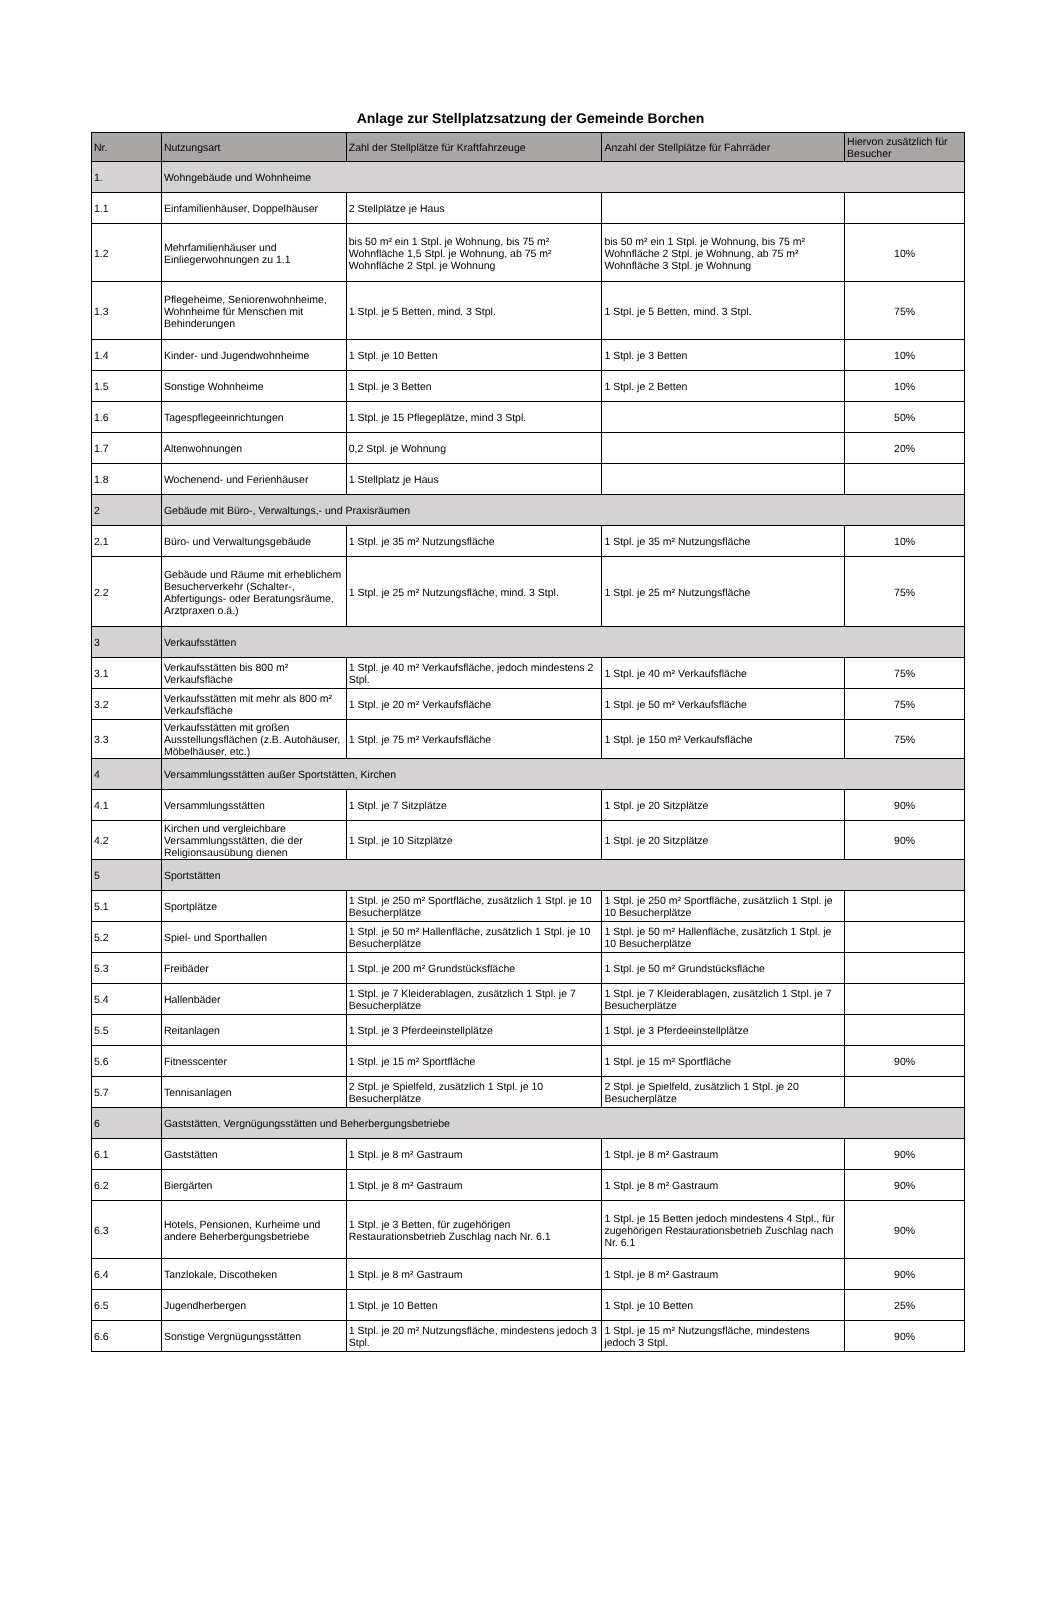Anlage zur Stellplatzsatzung der Gemeinde Borchen
| Nr. | Nutzungsart | Zahl der Stellplätze für Kraftfahrzeuge | Anzahl der Stellplätze für Fahrräder | Hiervon zusätzlich für Besucher |
| --- | --- | --- | --- | --- |
| 1. | Wohngebäude und Wohnheime | | | |
| 1.1 | Einfamilienhäuser, Doppelhäuser | 2 Stellplätze je Haus | | |
| 1.2 | Mehrfamilienhäuser und Einliegerwohnungen zu 1.1 | bis 50 m² ein 1 Stpl. je Wohnung, bis 75 m² Wohnfläche 1,5 Stpl. je Wohnung, ab 75 m² Wohnfläche 2 Stpl. je Wohnung | bis 50 m² ein 1 Stpl. je Wohnung, bis 75 m² Wohnfläche 2 Stpl. je Wohnung, ab 75 m² Wohnfläche 3 Stpl. je Wohnung | 10% |
| 1.3 | Pflegeheime, Seniorenwohnheime, Wohnheime für Menschen mit Behinderungen | 1 Stpl. je 5 Betten, mind. 3 Stpl. | 1 Stpl. je 5 Betten, mind. 3 Stpl. | 75% |
| 1.4 | Kinder- und Jugendwohnheime | 1 Stpl. je 10 Betten | 1 Stpl. je 3 Betten | 10% |
| 1.5 | Sonstige Wohnheime | 1 Stpl. je 3 Betten | 1 Stpl. je 2 Betten | 10% |
| 1.6 | Tagespflegeeinrichtungen | 1 Stpl. je 15 Pflegeplätze, mind 3 Stpl. | | 50% |
| 1.7 | Altenwohnungen | 0,2 Stpl. je Wohnung | | 20% |
| 1.8 | Wochenend- und Ferienhäuser | 1 Stellplatz je Haus | | |
| 2 | Gebäude mit Büro-, Verwaltungs,- und Praxisräumen | | | |
| 2.1 | Büro- und Verwaltungsgebäude | 1 Stpl. je 35 m² Nutzungsfläche | 1 Stpl. je 35 m² Nutzungsfläche | 10% |
| 2.2 | Gebäude und Räume mit erheblichem Besucherverkehr (Schalter-, Abfertigungs- oder Beratungsräume, Arztpraxen o.ä.) | 1 Stpl. je 25 m² Nutzungsfläche, mind. 3 Stpl. | 1 Stpl. je 25 m² Nutzungsfläche | 75% |
| 3 | Verkaufsstätten | | | |
| 3.1 | Verkaufsstätten bis 800 m² Verkaufsfläche | 1 Stpl. je 40 m² Verkaufsfläche, jedoch mindestens 2 Stpl. | 1 Stpl. je 40 m² Verkaufsfläche | 75% |
| 3.2 | Verkaufsstätten mit mehr als 800 m² Verkaufsfläche | 1 Stpl. je 20 m² Verkaufsfläche | 1 Stpl. je 50 m² Verkaufsfläche | 75% |
| 3.3 | Verkaufsstätten mit großen Ausstellungsflächen (z.B. Autohäuser, Möbelhäuser, etc.) | 1 Stpl. je 75 m² Verkaufsfläche | 1 Stpl. je 150 m² Verkaufsfläche | 75% |
| 4 | Versammlungsstätten außer Sportstätten, Kirchen | | | |
| 4.1 | Versammlungsstätten | 1 Stpl. je 7 Sitzplätze | 1 Stpl. je 20 Sitzplätze | 90% |
| 4.2 | Kirchen und vergleichbare Versammlungsstätten, die der Religionsausübung dienen | 1 Stpl. je 10 Sitzplätze | 1 Stpl. je 20 Sitzplätze | 90% |
| 5 | Sportstätten | | | |
| 5.1 | Sportplätze | 1 Stpl. je 250 m² Sportfläche, zusätzlich 1 Stpl. je 10 Besucherplätze | 1 Stpl. je 250 m² Sportfläche, zusätzlich 1 Stpl. je 10 Besucherplätze | |
| 5.2 | Spiel- und Sporthallen | 1 Stpl. je 50 m² Hallenfläche, zusätzlich 1 Stpl. je 10 Besucherplätze | 1 Stpl. je 50 m² Hallenfläche, zusätzlich 1 Stpl. je 10 Besucherplätze | |
| 5.3 | Freibäder | 1 Stpl. je 200 m² Grundstücksfläche | 1 Stpl. je 50 m² Grundstücksfläche | |
| 5.4 | Hallenbäder | 1 Stpl. je 7 Kleiderablagen, zusätzlich 1 Stpl. je 7 Besucherplätze | 1 Stpl. je 7 Kleiderablagen, zusätzlich 1 Stpl. je 7 Besucherplätze | |
| 5.5 | Reitanlagen | 1 Stpl. je 3 Pferdeeinstellplätze | 1 Stpl. je 3 Pferdeeinstellplätze | |
| 5.6 | Fitnesscenter | 1 Stpl. je 15 m² Sportfläche | 1 Stpl. je 15 m² Sportfläche | 90% |
| 5.7 | Tennisanlagen | 2 Stpl. je Spielfeld, zusätzlich 1 Stpl. je 10 Besucherplätze | 2 Stpl. je Spielfeld, zusätzlich 1 Stpl. je 20 Besucherplätze | |
| 6 | Gaststätten, Vergnügungsstätten und Beherbergungsbetriebe | | | |
| 6.1 | Gaststätten | 1 Stpl. je 8 m² Gastraum | 1 Stpl. je 8 m² Gastraum | 90% |
| 6.2 | Biergärten | 1 Stpl. je 8 m² Gastraum | 1 Stpl. je 8 m² Gastraum | 90% |
| 6.3 | Hotels, Pensionen, Kurheime und andere Beherbergungsbetriebe | 1 Stpl. je 3 Betten, für zugehörigen Restaurationsbetrieb Zuschlag nach Nr. 6.1 | 1 Stpl. je 15 Betten jedoch mindestens 4 Stpl., für zugehörigen Restaurationsbetrieb Zuschlag nach Nr. 6.1 | 90% |
| 6.4 | Tanzlokale, Discotheken | 1 Stpl. je 8 m² Gastraum | 1 Stpl. je 8 m² Gastraum | 90% |
| 6.5 | Jugendherbergen | 1 Stpl. je 10 Betten | 1 Stpl. je 10 Betten | 25% |
| 6.6 | Sonstige Vergnügungsstätten | 1 Stpl. je 20 m² Nutzungsfläche, mindestens jedoch 3 Stpl. | 1 Stpl. je 15 m² Nutzungsfläche, mindestens jedoch 3 Stpl. | 90% |